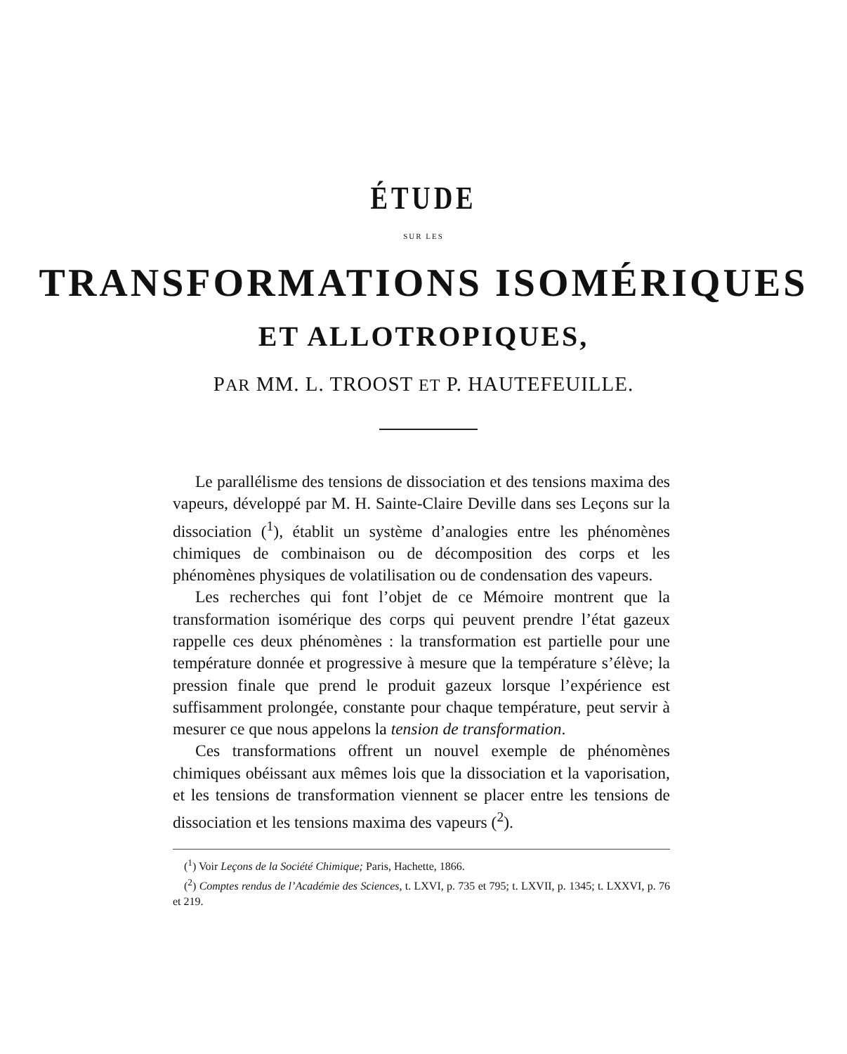ÉTUDE
SUR LES
TRANSFORMATIONS ISOMÉRIQUES
ET ALLOTROPIQUES,
PAR MM. L. TROOST ET P. HAUTEFEUILLE.
Le parallélisme des tensions de dissociation et des tensions maxima des vapeurs, développé par M. H. Sainte-Claire Deville dans ses Leçons sur la dissociation (<sup>1</sup>), établit un système d’analogies entre les phénomènes chimiques de combinaison ou de décomposition des corps et les phénomènes physiques de volatilisation ou de condensation des vapeurs.
Les recherches qui font l’objet de ce Mémoire montrent que la transformation isomérique des corps qui peuvent prendre l’état gazeux rappelle ces deux phénomènes : la transformation est partielle pour une température donnée et progressive à mesure que la température s’élève; la pression finale que prend le produit gazeux lorsque l’expérience est suffisamment prolongée, constante pour chaque température, peut servir à mesurer ce que nous appelons la tension de transformation.
Ces transformations offrent un nouvel exemple de phénomènes chimiques obéissant aux mêmes lois que la dissociation et la vaporisation, et les tensions de transformation viennent se placer entre les tensions de dissociation et les tensions maxima des vapeurs (<sup>2</sup>).
(<sup>1</sup>) Voir Leçons de la Société Chimique; Paris, Hachette, 1866.
(<sup>2</sup>) Comptes rendus de l’Académie des Sciences, t. LXVI, p. 735 et 795; t. LXVII, p. 1345; t. LXXVI, p. 76 et 219.